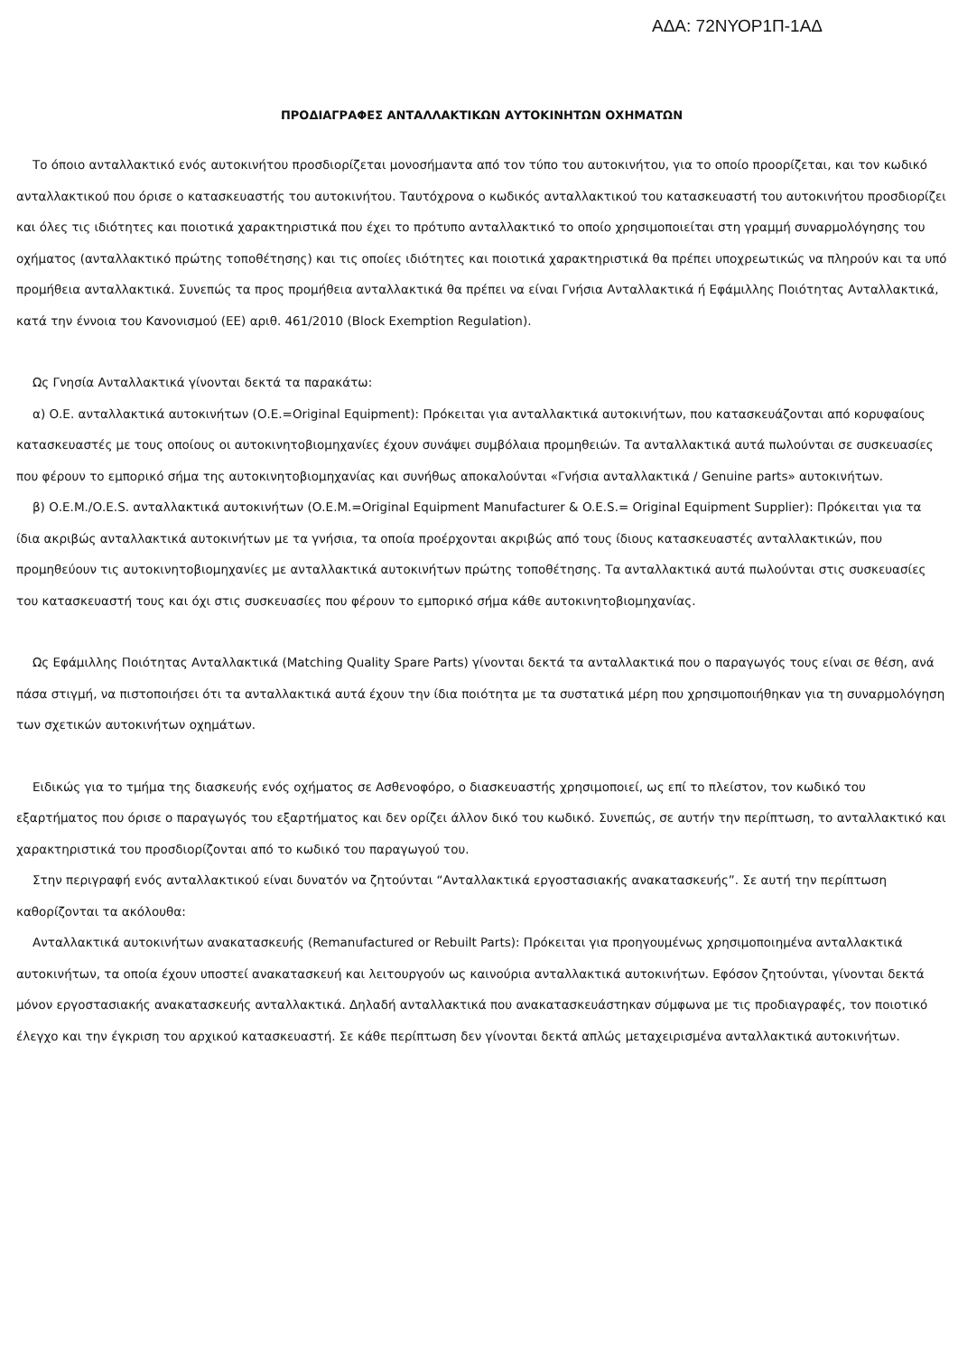ΑΔΑ: 72ΝΥΟΡ1Π-1ΑΔ
ΠΡΟΔΙΑΓΡΑΦΕΣ ΑΝΤΑΛΛΑΚΤΙΚΩΝ ΑΥΤΟΚΙΝΗΤΩΝ ΟΧΗΜΑΤΩΝ
Το όποιο ανταλλακτικό ενός αυτοκινήτου προσδιορίζεται μονοσήμαντα από τον τύπο του αυτοκινήτου, για το οποίο προορίζεται, και τον κωδικό ανταλλακτικού που όρισε ο κατασκευαστής του αυτοκινήτου. Ταυτόχρονα ο κωδικός ανταλλακτικού του κατασκευαστή του αυτοκινήτου προσδιορίζει και όλες τις ιδιότητες και ποιοτικά χαρακτηριστικά που έχει το πρότυπο ανταλλακτικό το οποίο χρησιμοποιείται στη γραμμή συναρμολόγησης του οχήματος (ανταλλακτικό πρώτης τοποθέτησης) και τις οποίες ιδιότητες και ποιοτικά χαρακτηριστικά θα πρέπει υποχρεωτικώς να πληρούν και τα υπό προμήθεια ανταλλακτικά. Συνεπώς τα προς προμήθεια ανταλλακτικά θα πρέπει να είναι Γνήσια Ανταλλακτικά ή Εφάμιλλης Ποιότητας Ανταλλακτικά, κατά την έννοια του Κανονισμού (ΕΕ) αριθ. 461/2010 (Block Exemption Regulation).
Ως Γνησία Ανταλλακτικά γίνονται δεκτά τα παρακάτω:
α) Ο.Ε. ανταλλακτικά αυτοκινήτων (Ο.Ε.=Original Equipment): Πρόκειται για ανταλλακτικά αυτοκινήτων, που κατασκευάζονται από κορυφαίους κατασκευαστές με τους οποίους οι αυτοκινητοβιομηχανίες έχουν συνάψει συμβόλαια προμηθειών. Τα ανταλλακτικά αυτά πωλούνται σε συσκευασίες που φέρουν το εμπορικό σήμα της αυτοκινητοβιομηχανίας και συνήθως αποκαλούνται «Γνήσια ανταλλακτικά / Genuine parts» αυτοκινήτων.
β) Ο.Ε.Μ./Ο.Ε.S. ανταλλακτικά αυτοκινήτων (Ο.Ε.Μ.=Original Equipment Manufacturer & O.E.S.= Original Equipment Supplier): Πρόκειται για τα ίδια ακριβώς ανταλλακτικά αυτοκινήτων με τα γνήσια, τα οποία προέρχονται ακριβώς από τους ίδιους κατασκευαστές ανταλλακτικών, που προμηθεύουν τις αυτοκινητοβιομηχανίες με ανταλλακτικά αυτοκινήτων πρώτης τοποθέτησης. Τα ανταλλακτικά αυτά πωλούνται στις συσκευασίες του κατασκευαστή τους και όχι στις συσκευασίες που φέρουν το εμπορικό σήμα κάθε αυτοκινητοβιομηχανίας.
Ως Εφάμιλλης Ποιότητας Ανταλλακτικά (Matching Quality Spare Parts) γίνονται δεκτά τα ανταλλακτικά που ο παραγωγός τους είναι σε θέση, ανά πάσα στιγμή, να πιστοποιήσει ότι τα ανταλλακτικά αυτά έχουν την ίδια ποιότητα με τα συστατικά μέρη που χρησιμοποιήθηκαν για τη συναρμολόγηση των σχετικών αυτοκινήτων οχημάτων.
Ειδικώς για το τμήμα της διασκευής ενός οχήματος σε Ασθενοφόρο, ο διασκευαστής χρησιμοποιεί, ως επί το πλείστον, τον κωδικό του εξαρτήματος που όρισε ο παραγωγός του εξαρτήματος και δεν ορίζει άλλον δικό του κωδικό. Συνεπώς, σε αυτήν την περίπτωση, το ανταλλακτικό και χαρακτηριστικά του προσδιορίζονται από το κωδικό του παραγωγού του.
Στην περιγραφή ενός ανταλλακτικού είναι δυνατόν να ζητούνται “Ανταλλακτικά εργοστασιακής ανακατασκευής”. Σε αυτή την περίπτωση καθορίζονται τα ακόλουθα:
Ανταλλακτικά αυτοκινήτων ανακατασκευής (Remanufactured or Rebuilt Parts): Πρόκειται για προηγουμένως χρησιμοποιημένα ανταλλακτικά αυτοκινήτων, τα οποία έχουν υποστεί ανακατασκευή και λειτουργούν ως καινούρια ανταλλακτικά αυτοκινήτων. Εφόσον ζητούνται, γίνονται δεκτά μόνον εργοστασιακής ανακατασκευής ανταλλακτικά. Δηλαδή ανταλλακτικά που ανακατασκευάστηκαν σύμφωνα με τις προδιαγραφές, τον ποιοτικό έλεγχο και την έγκριση του αρχικού κατασκευαστή. Σε κάθε περίπτωση δεν γίνονται δεκτά απλώς μεταχειρισμένα ανταλλακτικά αυτοκινήτων.